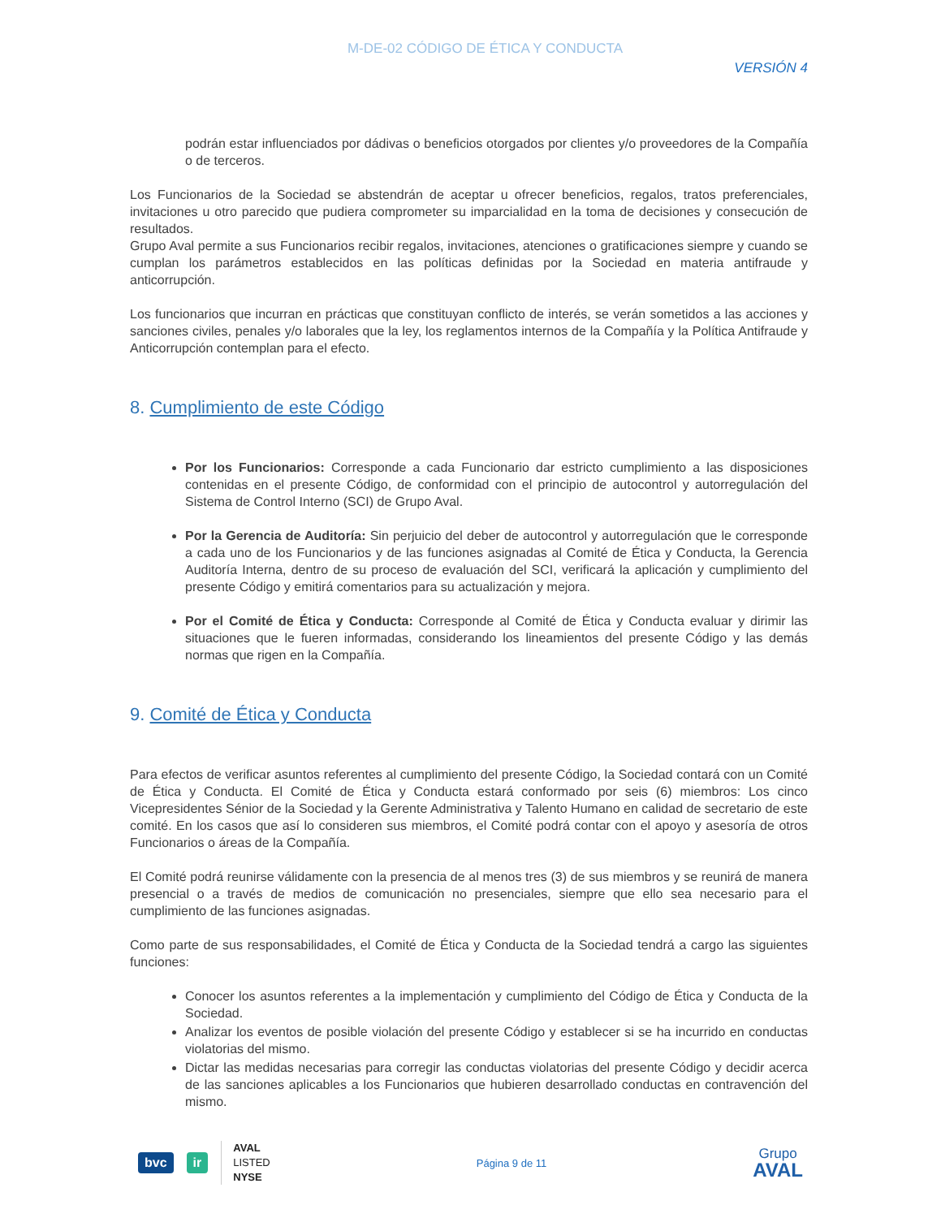M-DE-02 CÓDIGO DE ÉTICA Y CONDUCTA
VERSIÓN 4
podrán estar influenciados por dádivas o beneficios otorgados por clientes y/o proveedores de la Compañía o de terceros.
Los Funcionarios de la Sociedad se abstendrán de aceptar u ofrecer beneficios, regalos, tratos preferenciales, invitaciones u otro parecido que pudiera comprometer su imparcialidad en la toma de decisiones y consecución de resultados.
Grupo Aval permite a sus Funcionarios recibir regalos, invitaciones, atenciones o gratificaciones siempre y cuando se cumplan los parámetros establecidos en las políticas definidas por la Sociedad en materia antifraude y anticorrupción.
Los funcionarios que incurran en prácticas que constituyan conflicto de interés, se verán sometidos a las acciones y sanciones civiles, penales y/o laborales que la ley, los reglamentos internos de la Compañía y la Política Antifraude y Anticorrupción contemplan para el efecto.
8. Cumplimiento de este Código
Por los Funcionarios: Corresponde a cada Funcionario dar estricto cumplimiento a las disposiciones contenidas en el presente Código, de conformidad con el principio de autocontrol y autorregulación del Sistema de Control Interno (SCI) de Grupo Aval.
Por la Gerencia de Auditoría: Sin perjuicio del deber de autocontrol y autorregulación que le corresponde a cada uno de los Funcionarios y de las funciones asignadas al Comité de Ética y Conducta, la Gerencia Auditoría Interna, dentro de su proceso de evaluación del SCI, verificará la aplicación y cumplimiento del presente Código y emitirá comentarios para su actualización y mejora.
Por el Comité de Ética y Conducta: Corresponde al Comité de Ética y Conducta evaluar y dirimir las situaciones que le fueren informadas, considerando los lineamientos del presente Código y las demás normas que rigen en la Compañía.
9. Comité de Ética y Conducta
Para efectos de verificar asuntos referentes al cumplimiento del presente Código, la Sociedad contará con un Comité de Ética y Conducta. El Comité de Ética y Conducta estará conformado por seis (6) miembros: Los cinco Vicepresidentes Sénior de la Sociedad y la Gerente Administrativa y Talento Humano en calidad de secretario de este comité. En los casos que así lo consideren sus miembros, el Comité podrá contar con el apoyo y asesoría de otros Funcionarios o áreas de la Compañía.
El Comité podrá reunirse válidamente con la presencia de al menos tres (3) de sus miembros y se reunirá de manera presencial o a través de medios de comunicación no presenciales, siempre que ello sea necesario para el cumplimiento de las funciones asignadas.
Como parte de sus responsabilidades, el Comité de Ética y Conducta de la Sociedad tendrá a cargo las siguientes funciones:
Conocer los asuntos referentes a la implementación y cumplimiento del Código de Ética y Conducta de la Sociedad.
Analizar los eventos de posible violación del presente Código y establecer si se ha incurrido en conductas violatorias del mismo.
Dictar las medidas necesarias para corregir las conductas violatorias del presente Código y decidir acerca de las sanciones aplicables a los Funcionarios que hubieren desarrollado conductas en contravención del mismo.
bvc ir
AVAL
LISTED
NYSE
Página 9 de 11
Grupo
AVAL